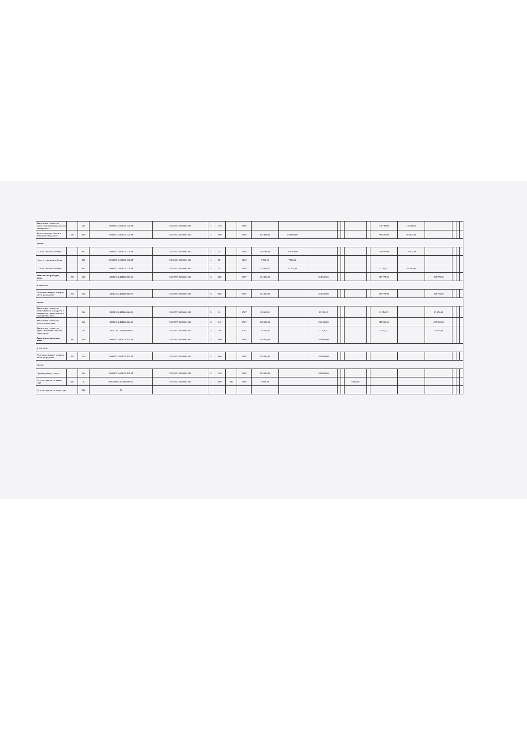| Увеличение стоимости прочих материальных запасов однократного | | 244 | 15003201 0.059000 000.0У | 150.1002. 0000000. 000 | 4 | 349 | | 1002 | | | | | | | | | 118 780,00 | 118 780,00 | | | | |
| Уплата налогов, сборов и иных платежей, всего | 230 | 850 | 15003201 0.059000 000.0У | 150.1002. 0000000. 000 | 4 | 000 | | 1002 | 824 868,00 | 824 868,00 | | | | | | | 783 625,00 | 783 625,00 | | | | |
| из них: | | | | | | | | | | | | | | | | | | | | | | |
| Налоги, пошлины и сборы | | 851 | 15003201 0.059000 000.0У | 150.1002. 0000000. 000 | 4 | 291 | | 1002 | 760 368,00 | 760 368,00 | | | | | | | 726 625,00 | 726 625,00 | | | | |
| Налоги, пошлины и сборы | | 852 | 15003201 0.059000 000.0У | 150.1002. 0000000. 000 | 4 | 291 | | 1002 | 7 500,00 | 7 500,00 | | | | | | | | | | | | |
| Налоги, пошлины и сборы | | 853 | 15003201 0.059000 000.0У | 150.1002. 0000000. 000 | 4 | 291 | | 1002 | 57 000,00 | 57 000,00 | | | | | | | 57 000,00 | 57 000,00 | | | | |
| Выплаты по расходам, всего | 200 | 000 | 15001210 2.491000 000.00 | 150.0707. 0000000. 000 | 5 | 000 | | 0707 | 314 500,00 | | | 314 500,00 | | | | | 298 775,00 | | 298 775,00 | | | |
| в том числе: | | | | | | | | | | | | | | | | | | | | | | |
| Расходы на закупку товаров, работ, услуг, всего | 260 | 240 | 15001210 2.491000 000.00 | 150.0707. 0000000. 000 | 5 | 000 | | 0707 | 314 500,00 | | | 314 500,00 | | | | | 298 775,00 | | 298 775,00 | | | |
| из них: | | | | | | | | | | | | | | | | | | | | | | |
| Увеличение стоимости лекарственных препаратов и материалов, применяемых в медицинских целях | | 244 | 15001210 2.491000 000.00 | 150.0707. 0000000. 000 | 5 | 341 | | 0707 | 23 000,00 | | | 23 000,00 | | | | | 21 850,00 | | 21 850,00 | | | |
| Увеличение стоимости продуктов питания | | 244 | 15001210 2.491000 000.00 | 150.0707. 0000000. 000 | 5 | 342 | | 0707 | 260 400,00 | | | 260 400,00 | | | | | 247 380,00 | | 247 380,00 | | | |
| Увеличение стоимости прочих оборотных запасов (материалов) | | 244 | 15001210 2.491000 000.00 | 150.0707. 0000000. 000 | 5 | 346 | | 0707 | 31 100,00 | | | 31 100,00 | | | | | 29 545,00 | | 29 545,00 | | | |
| Выплаты по расходам, всего | 200 | 000 | 15003201 0.059000 135.0У | 150.1002. 0000000. 000 | 5 | 000 | | 1002 | 554 000,00 | | | 554 000,00 | | | | | | | | | | |
| в том числе: | | | | | | | | | | | | | | | | | | | | | | |
| Расходы на закупку товаров, работ, услуг, всего | 260 | 240 | 15003201 0.059000 135.0У | 150.1002. 0000000. 000 | 5 | 000 | | 1002 | 554 000,00 | | | 554 000,00 | | | | | | | | | | |
| из них: | | | | | | | | | | | | | | | | | | | | | | |
| Прочие работы, услуги | | 244 | 15003201 0.059000 135.0У | 150.1002. 0000000. 000 | 5 | 226 | | 1002 | 554 000,00 | | | 554 000,00 | | | | | | | | | | |
| Остаток средств на начало года | 500 | X | 00000000 0.000000 000.00 | 150.1002. 0000000. 000 | 2 | 000 | 510 | 1002 | 9 869,48 | | | | | | 9 869,48 | | | | | | | |
| Остаток средств на конец года | | 600 | X | | | | | | | | | | | | | | | | | | | |